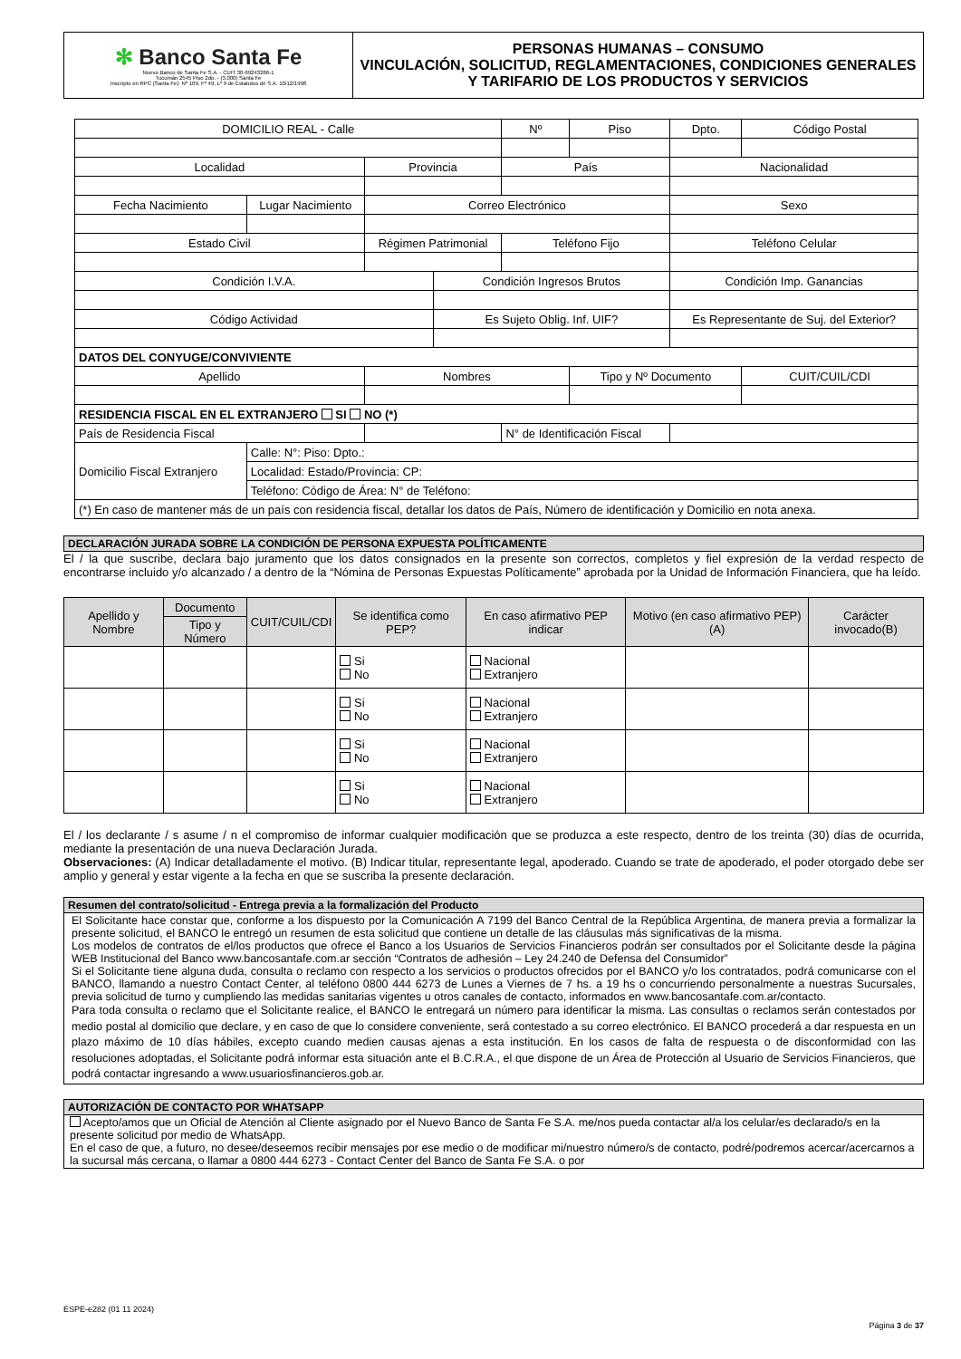| ✻ Banco Santa Fe Nuevo Banco de Santa Fe S.A. - CUIT 30-69243266-1 Tucumán 2545 Piso 2do. - (3.000) Santa Fe Inscripto en RPC (Santa Fe): Nº 109, Fº 49, Lº 9 de Estatutos de S.A. 10/12/1998 | PERSONAS HUMANAS – CONSUMO VINCULACIÓN, SOLICITUD, REGLAMENTACIONES, CONDICIONES GENERALES Y TARIFARIO DE LOS PRODUCTOS Y SERVICIOS |
| DOMICILIO REAL - Calle | | | | Nº | Piso | Dpto. | Código Postal |
| Localidad | | Provincia | | País | | Nacionalidad | |
| Fecha Nacimiento | Lugar Nacimiento | Correo Electrónico | | | | Sexo | |
| Estado Civil | | Régimen Patrimonial | | Teléfono Fijo | | Teléfono Celular | |
| Condición I.V.A. | | | Condición Ingresos Brutos | | | Condición Imp. Ganancias | |
| Código Actividad | | | Es Sujeto Oblig. Inf. UIF? | | | Es Representante de Suj. del Exterior? | |
| DATOS DEL CONYUGE/CONVIVIENTE | | | | | | | |
| Apellido | | Nombres | | | Tipo y Nº Documento | | CUIT/CUIL/CDI |
| RESIDENCIA FISCAL EN EL EXTRANJERO SI NO (*) | | | | | | | |
| País de Residencia Fiscal | | | | N° de Identificación Fiscal | | | |
| Domicilio Fiscal Extranjero | Calle: N°: Piso: Dpto.: | | | | | | |
| | Localidad: Estado/Provincia: CP: | | | | | | |
| | Teléfono: Código de Área: N° de Teléfono: | | | | | | |
| (*) En caso de mantener más de un país con residencia fiscal, detallar los datos de País, Número de identificación y Domicilio en nota anexa. | | | | | | | |
DECLARACIÓN JURADA SOBRE LA CONDICIÓN DE PERSONA EXPUESTA POLÍTICAMENTE
El / la que suscribe, declara bajo juramento que los datos consignados en la presente son correctos, completos y fiel expresión de la verdad respecto de encontrarse incluido y/o alcanzado / a dentro de la “Nómina de Personas Expuestas Políticamente” aprobada por la Unidad de Información Financiera, que ha leído.
| Apellido y Nombre | Documento | CUIT/CUIL/CDI | Se identifica como PEP? | En caso afirmativo PEP indicar | Motivo (en caso afirmativo PEP) (A) | Carácter invocado(B) |
| --- | --- | --- | --- | --- | --- | --- |
| | Tipo y Número | | | | | |
| | | | Si No | Nacional Extranjero | | |
| | | | Si No | Nacional Extranjero | | |
| | | | Si No | Nacional Extranjero | | |
| | | | Si No | Nacional Extranjero | | |
El / los declarante / s asume / n el compromiso de informar cualquier modificación que se produzca a este respecto, dentro de los treinta (30) días de ocurrida, mediante la presentación de una nueva Declaración Jurada.
Observaciones: (A) Indicar detalladamente el motivo. (B) Indicar titular, representante legal, apoderado. Cuando se trate de apoderado, el poder otorgado debe ser amplio y general y estar vigente a la fecha en que se suscriba la presente declaración.
Resumen del contrato/solicitud - Entrega previa a la formalización del Producto
El Solicitante hace constar que, conforme a los dispuesto por la Comunicación A 7199 del Banco Central de la República Argentina, de manera previa a formalizar la presente solicitud, el BANCO le entregó un resumen de esta solicitud que contiene un detalle de las cláusulas más significativas de la misma.
Los modelos de contratos de el/los productos que ofrece el Banco a los Usuarios de Servicios Financieros podrán ser consultados por el Solicitante desde la página WEB Institucional del Banco www.bancosantafe.com.ar sección “Contratos de adhesión – Ley 24.240 de Defensa del Consumidor”
Si el Solicitante tiene alguna duda, consulta o reclamo con respecto a los servicios o productos ofrecidos por el BANCO y/o los contratados, podrá comunicarse con el BANCO, llamando a nuestro Contact Center, al teléfono 0800 444 6273 de Lunes a Viernes de 7 hs. a 19 hs o concurriendo personalmente a nuestras Sucursales, previa solicitud de turno y cumpliendo las medidas sanitarias vigentes u otros canales de contacto, informados en www.bancosantafe.com.ar/contacto.
Para toda consulta o reclamo que el Solicitante realice, el BANCO le entregará un número para identificar la misma. Las consultas o reclamos serán contestados por medio postal al domicilio que declare, y en caso de que lo considere conveniente, será contestado a su correo electrónico. El BANCO procederá a dar respuesta en un plazo máximo de 10 días hábiles, excepto cuando medien causas ajenas a esta institución. En los casos de falta de respuesta o de disconformidad con las resoluciones adoptadas, el Solicitante podrá informar esta situación ante el B.C.R.A., el que dispone de un Área de Protección al Usuario de Servicios Financieros, que podrá contactar ingresando a www.usuariosfinancieros.gob.ar.
AUTORIZACIÓN DE CONTACTO POR WHATSAPP
Acepto/amos que un Oficial de Atención al Cliente asignado por el Nuevo Banco de Santa Fe S.A. me/nos pueda contactar al/a los celular/es declarado/s en la presente solicitud por medio de WhatsApp.
En el caso de que, a futuro, no desee/deseemos recibir mensajes por ese medio o de modificar mi/nuestro número/s de contacto, podré/podremos acercar/acercarnos a la sucursal más cercana, o llamar a 0800 444 6273 - Contact Center del Banco de Santa Fe S.A. o por
ESPE-e282 (01 11 2024)
Página 3 de 37